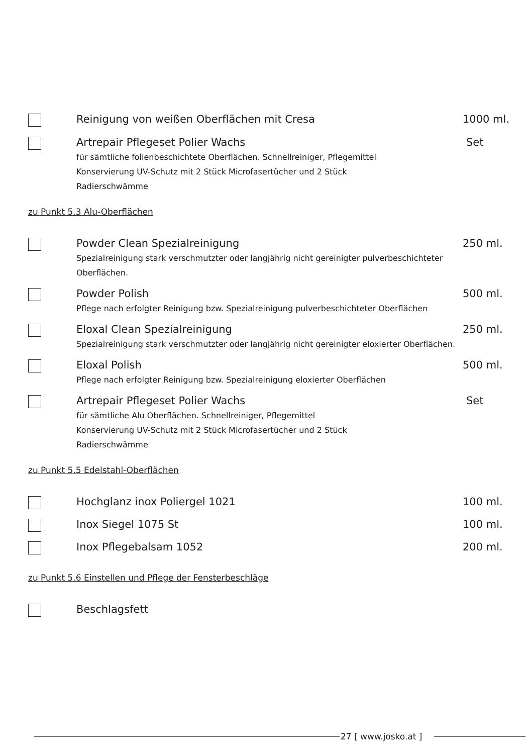Reinigung von weißen Oberflächen mit Cresa
1000 ml.
Artrepair Pflegeset Polier Wachs
für sämtliche folienbeschichtete Oberflächen. Schnellreiniger, Pflegemittel
Konservierung UV-Schutz mit 2 Stück Microfasertücher und 2 Stück
Radierschwämme
Set
zu Punkt 5.3 Alu-Oberflächen
Powder Clean Spezialreinigung
Spezialreinigung stark verschmutzter oder langjährig nicht gereinigter pulverbeschichteter
Oberflächen.
250 ml.
Powder Polish
Pflege nach erfolgter Reinigung bzw. Spezialreinigung pulverbeschichteter Oberflächen
500 ml.
Eloxal Clean Spezialreinigung
Spezialreinigung stark verschmutzter oder langjährig nicht gereinigter eloxierter Oberflächen.
250 ml.
Eloxal Polish
Pflege nach erfolgter Reinigung bzw. Spezialreinigung eloxierter Oberflächen
500 ml.
Artrepair Pflegeset Polier Wachs
für sämtliche Alu Oberflächen. Schnellreiniger, Pflegemittel
Konservierung UV-Schutz mit 2 Stück Microfasertücher und 2 Stück
Radierschwämme
Set
zu Punkt 5.5 Edelstahl-Oberflächen
Hochglanz inox Poliergel 1021
100 ml.
Inox Siegel 1075 St
100 ml.
Inox Pflegebalsam 1052
200 ml.
zu Punkt 5.6 Einstellen und Pflege der Fensterbeschläge
Beschlagsfett
27 [ www.josko.at ]